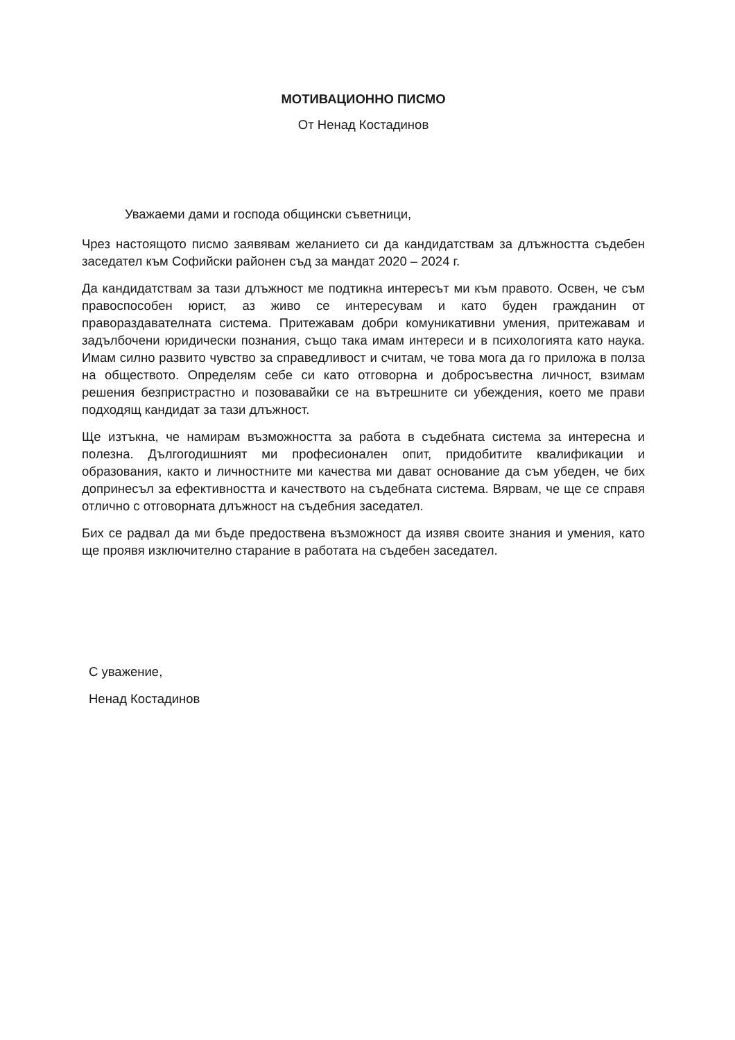МОТИВАЦИОННО ПИСМО
От Ненад Костадинов
Уважаеми дами и господа общински съветници,
Чрез настоящото писмо заявявам желанието си да кандидатствам за длъжността съдебен заседател към Софийски районен съд за мандат 2020 – 2024 г.
Да кандидатствам за тази длъжност ме подтикна интересът ми към правото. Освен, че съм правоспособен юрист, аз живо се интересувам и като буден гражданин от правораздавателната система. Притежавам добри комуникативни умения, притежавам и задълбочени юридически познания, също така имам интереси и в психологията като наука. Имам силно развито чувство за справедливост и считам, че това мога да го приложа в полза на обществото. Определям себе си като отговорна и добросъвестна личност, взимам решения безпристрастно и позовавайки се на вътрешните си убеждения, което ме прави подходящ кандидат за тази длъжност.
Ще изтъкна, че намирам възможността за работа в съдебната система за интересна и полезна. Дългогодишният ми професионален опит, придобитите квалификации и образования, както и личностните ми качества ми дават основание да съм убеден, че бих допринесъл за ефективността и качеството на съдебната система. Вярвам, че ще се справя отлично с отговорната длъжност на съдебния заседател.
Бих се радвал да ми бъде предоствена възможност да изявя своите знания и умения, като ще проявя изключително старание в работата на съдебен заседател.
С уважение,
Ненад Костадинов